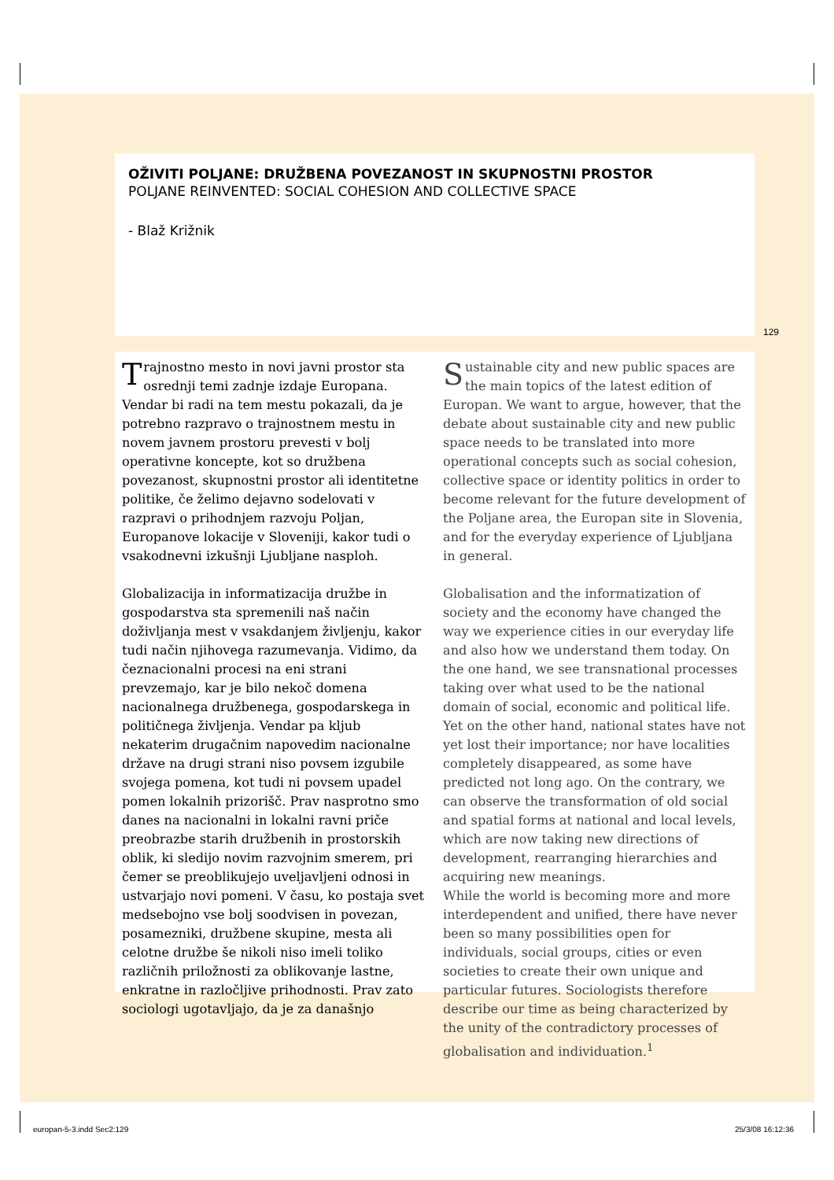OŽIVITI POLJANE: DRUŽBENA POVEZANOST IN SKUPNOSTNI PROSTOR
POLJANE REINVENTED: SOCIAL COHESION AND COLLECTIVE SPACE
- Blaž Križnik
129
Trajnostno mesto in novi javni prostor sta osrednji temi zadnje izdaje Europana. Vendar bi radi na tem mestu pokazali, da je potrebno razpravo o trajnostnem mestu in novem javnem prostoru prevesti v bolj operativne koncepte, kot so družbena povezanost, skupnostni prostor ali identitetne politike, če želimo dejavno sodelovati v razpravi o prihodnjem razvoju Poljan, Europanove lokacije v Sloveniji, kakor tudi o vsakodnevni izkušnji Ljubljane nasploh.
Globalizacija in informatizacija družbe in gospodarstva sta spremenili naš način doživljanja mest v vsakdanjem življenju, kakor tudi način njihovega razumevanja. Vidimo, da čeznacionalni procesi na eni strani prevzemajo, kar je bilo nekoč domena nacionalnega družbenega, gospodarskega in političnega življenja. Vendar pa kljub nekaterim drugačnim napovedim nacionalne države na drugi strani niso povsem izgubile svojega pomena, kot tudi ni povsem upadel pomen lokalnih prizorišč. Prav nasprotno smo danes na nacionalni in lokalni ravni priče preobrazbe starih družbenih in prostorskih oblik, ki sledijo novim razvojnim smerem, pri čemer se preoblikujejo uveljavljeni odnosi in ustvarjajo novi pomeni. V času, ko postaja svet medsebojno vse bolj soodvisen in povezan, posamezniki, družbene skupine, mesta ali celotne družbe še nikoli niso imeli toliko različnih priložnosti za oblikovanje lastne, enkratne in razločljive prihodnosti. Prav zato sociologi ugotavljajo, da je za današnjo
Sustainable city and new public spaces are the main topics of the latest edition of Europan. We want to argue, however, that the debate about sustainable city and new public space needs to be translated into more operational concepts such as social cohesion, collective space or identity politics in order to become relevant for the future development of the Poljane area, the Europan site in Slovenia, and for the everyday experience of Ljubljana in general.
Globalisation and the informatization of society and the economy have changed the way we experience cities in our everyday life and also how we understand them today. On the one hand, we see transnational processes taking over what used to be the national domain of social, economic and political life. Yet on the other hand, national states have not yet lost their importance; nor have localities completely disappeared, as some have predicted not long ago. On the contrary, we can observe the transformation of old social and spatial forms at national and local levels, which are now taking new directions of development, rearranging hierarchies and acquiring new meanings.
While the world is becoming more and more interdependent and unified, there have never been so many possibilities open for individuals, social groups, cities or even societies to create their own unique and particular futures. Sociologists therefore describe our time as being characterized by the unity of the contradictory processes of globalisation and individuation.<sup>1</sup>
europan-5-3.indd Sec2:129 25/3/08 16:12:36